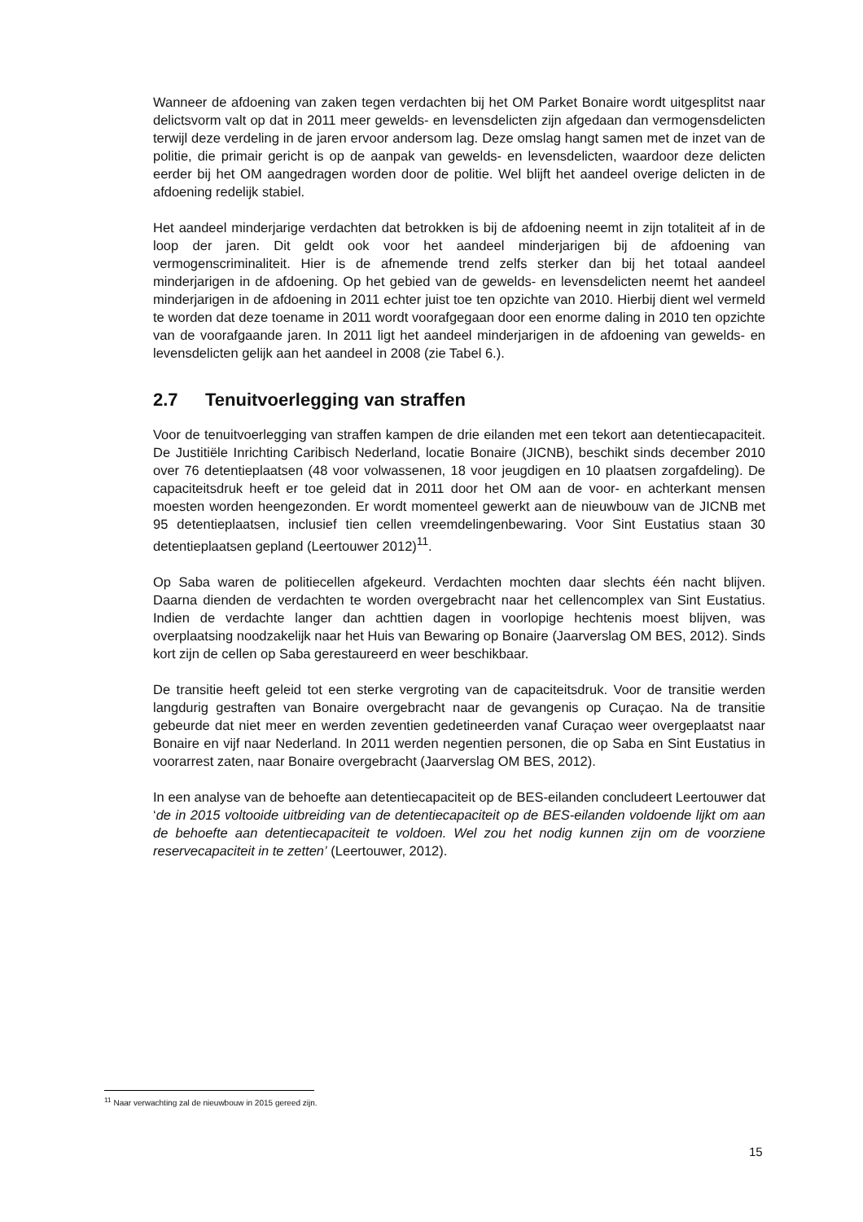Wanneer de afdoening van zaken tegen verdachten bij het OM Parket Bonaire wordt uitgesplitst naar delictsvorm valt op dat in 2011 meer gewelds- en levensdelicten zijn afgedaan dan vermogensdelicten terwijl deze verdeling in de jaren ervoor andersom lag. Deze omslag hangt samen met de inzet van de politie, die primair gericht is op de aanpak van gewelds- en levensdelicten, waardoor deze delicten eerder bij het OM aangedragen worden door de politie. Wel blijft het aandeel overige delicten in de afdoening redelijk stabiel.
Het aandeel minderjarige verdachten dat betrokken is bij de afdoening neemt in zijn totaliteit af in de loop der jaren. Dit geldt ook voor het aandeel minderjarigen bij de afdoening van vermogenscriminaliteit. Hier is de afnemende trend zelfs sterker dan bij het totaal aandeel minderjarigen in de afdoening. Op het gebied van de gewelds- en levensdelicten neemt het aandeel minderjarigen in de afdoening in 2011 echter juist toe ten opzichte van 2010. Hierbij dient wel vermeld te worden dat deze toename in 2011 wordt voorafgegaan door een enorme daling in 2010 ten opzichte van de voorafgaande jaren. In 2011 ligt het aandeel minderjarigen in de afdoening van gewelds- en levensdelicten gelijk aan het aandeel in 2008 (zie Tabel 6.).
2.7 Tenuitvoerlegging van straffen
Voor de tenuitvoerlegging van straffen kampen de drie eilanden met een tekort aan detentiecapaciteit. De Justitiële Inrichting Caribisch Nederland, locatie Bonaire (JICNB), beschikt sinds december 2010 over 76 detentieplaatsen (48 voor volwassenen, 18 voor jeugdigen en 10 plaatsen zorgafdeling). De capaciteitsdruk heeft er toe geleid dat in 2011 door het OM aan de voor- en achterkant mensen moesten worden heengezonden. Er wordt momenteel gewerkt aan de nieuwbouw van de JICNB met 95 detentieplaatsen, inclusief tien cellen vreemdelingenbewaring. Voor Sint Eustatius staan 30 detentieplaatsen gepland (Leertouwer 2012)<sup>11</sup>.
Op Saba waren de politiecellen afgekeurd. Verdachten mochten daar slechts één nacht blijven. Daarna dienden de verdachten te worden overgebracht naar het cellencomplex van Sint Eustatius. Indien de verdachte langer dan achttien dagen in voorlopige hechtenis moest blijven, was overplaatsing noodzakelijk naar het Huis van Bewaring op Bonaire (Jaarverslag OM BES, 2012). Sinds kort zijn de cellen op Saba gerestaureerd en weer beschikbaar.
De transitie heeft geleid tot een sterke vergroting van de capaciteitsdruk. Voor de transitie werden langdurig gestraften van Bonaire overgebracht naar de gevangenis op Curaçao. Na de transitie gebeurde dat niet meer en werden zeventien gedetineerden vanaf Curaçao weer overgeplaatst naar Bonaire en vijf naar Nederland. In 2011 werden negentien personen, die op Saba en Sint Eustatius in voorarrest zaten, naar Bonaire overgebracht (Jaarverslag OM BES, 2012).
In een analyse van de behoefte aan detentiecapaciteit op de BES-eilanden concludeert Leertouwer dat ‘de in 2015 voltooide uitbreiding van de detentiecapaciteit op de BES-eilanden voldoende lijkt om aan de behoefte aan detentiecapaciteit te voldoen. Wel zou het nodig kunnen zijn om de voorziene reservecapaciteit in te zetten’ (Leertouwer, 2012).
<sup>11</sup> Naar verwachting zal de nieuwbouw in 2015 gereed zijn.
15